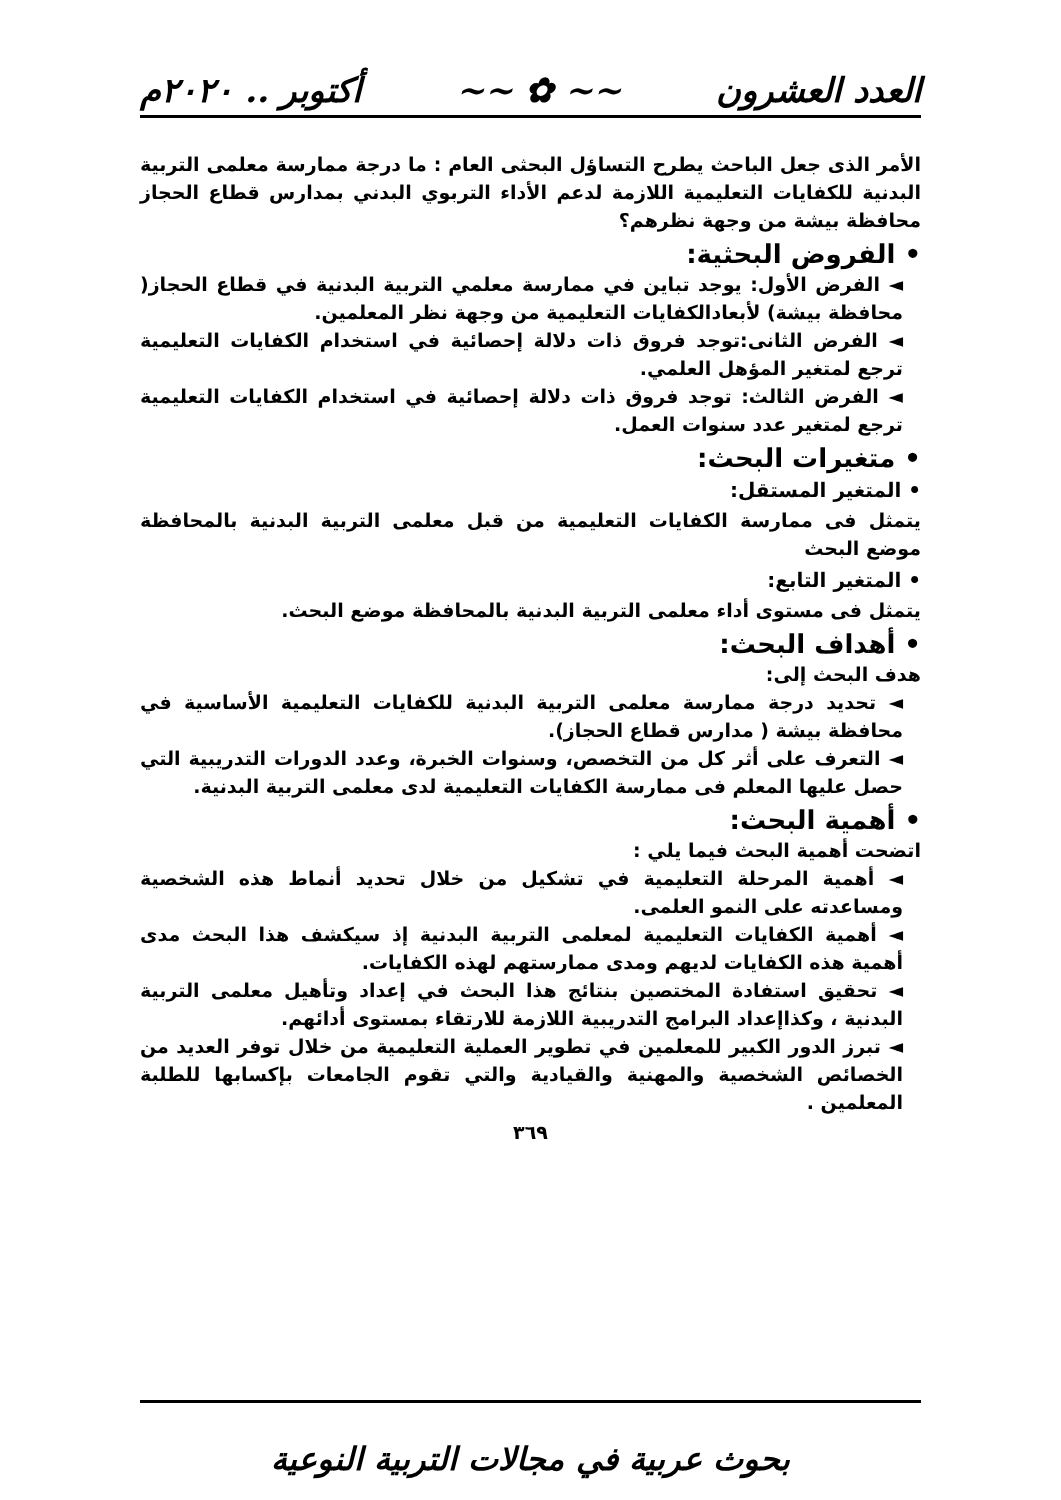العدد العشرون ~~ ✿ ~~ أكتوبر .. ٢٠٢٠م
الأمر الذى جعل الباحث يطرح التساؤل البحثى العام : ما درجة ممارسة معلمى التربية البدنية للكفايات التعليمية اللازمة لدعم الأداء التربوي البدني بمدارس قطاع الحجاز محافظة بيشة من وجهة نظرهم؟
• الفروض البحثية:
◄ الفرض الأول: يوجد تباين في ممارسة معلمي التربية البدنية في قطاع الحجاز( محافظة بيشة) لأبعادالكفايات التعليمية من وجهة نظر المعلمين.
◄ الفرض الثانى:توجد فروق ذات دلالة إحصائية في استخدام الكفايات التعليمية ترجع لمتغير المؤهل العلمي.
◄ الفرض الثالث: توجد فروق ذات دلالة إحصائية في استخدام الكفايات التعليمية ترجع لمتغير عدد سنوات العمل.
• متغيرات البحث:
• المتغير المستقل:
يتمثل فى ممارسة الكفايات التعليمية من قبل معلمى التربية البدنية بالمحافظة موضع البحث
• المتغير التابع:
يتمثل فى مستوى أداء معلمى التربية البدنية بالمحافظة موضع البحث.
• أهداف البحث:
هدف البحث إلى:
◄ تحديد درجة ممارسة معلمى التربية البدنية للكفايات التعليمية الأساسية في محافظة بيشة ( مدارس قطاع الحجاز).
◄ التعرف على أثر كل من التخصص، وسنوات الخبرة، وعدد الدورات التدريبية التي حصل عليها المعلم فى ممارسة الكفايات التعليمية لدى معلمى التربية البدنية.
• أهمية البحث:
اتضحت أهمية البحث فيما يلي :
◄ أهمية المرحلة التعليمية في تشكيل من خلال تحديد أنماط هذه الشخصية ومساعدته على النمو العلمى.
◄ أهمية الكفايات التعليمية لمعلمى التربية البدنية إذ سيكشف هذا البحث مدى أهمية هذه الكفايات لديهم ومدى ممارستهم لهذه الكفايات.
◄ تحقيق استفادة المختصين بنتائج هذا البحث في إعداد وتأهيل معلمى التربية البدنية ، وكذاإعداد البرامج التدريبية اللازمة للارتقاء بمستوى أدائهم.
◄ تبرز الدور الكبير للمعلمين في تطوير العملية التعليمية من خلال توفر العديد من الخصائص الشخصية والمهنية والقيادية والتي تقوم الجامعات بإكسابها للطلبة المعلمين .
٣٦٩
بحوث عربية في مجالات التربية النوعية